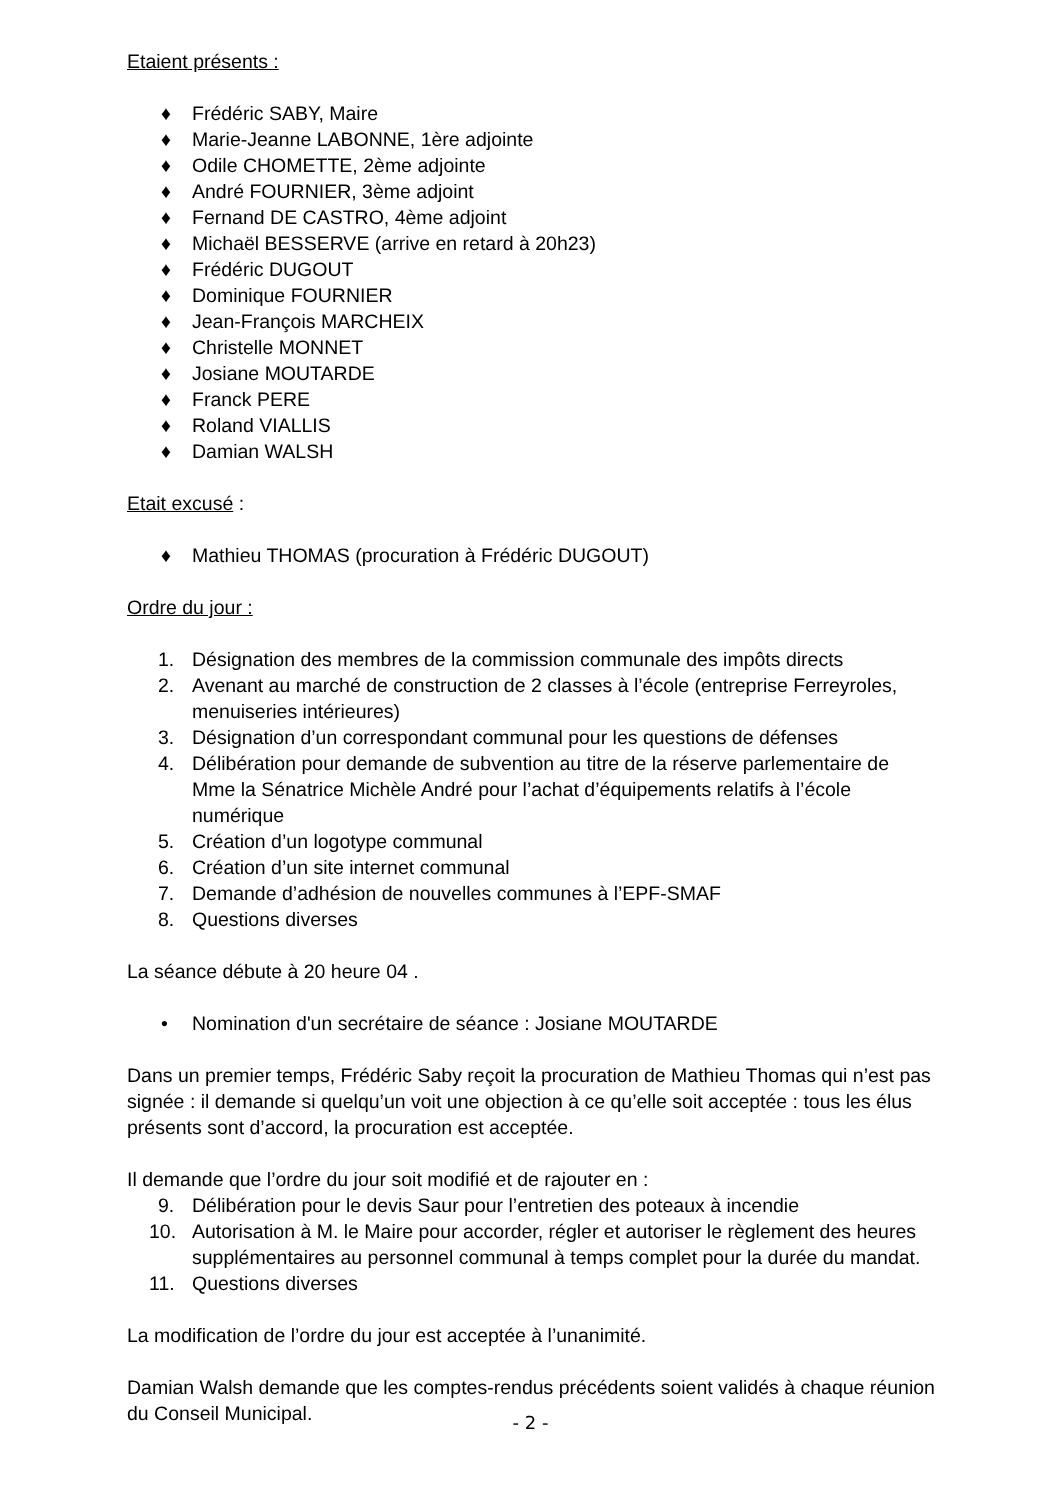Etaient présents :
♦ Frédéric SABY, Maire
♦ Marie-Jeanne LABONNE, 1ère adjointe
♦ Odile CHOMETTE, 2ème adjointe
♦ André FOURNIER, 3ème adjoint
♦ Fernand DE CASTRO, 4ème adjoint
♦ Michaël BESSERVE (arrive en retard à 20h23)
♦ Frédéric DUGOUT
♦ Dominique FOURNIER
♦ Jean-François MARCHEIX
♦ Christelle MONNET
♦ Josiane MOUTARDE
♦ Franck PERE
♦ Roland VIALLIS
♦ Damian WALSH
Etait excusé :
♦ Mathieu THOMAS (procuration à Frédéric DUGOUT)
Ordre du jour :
1. Désignation des membres de la commission communale des impôts directs
2. Avenant au marché de construction de 2 classes à l’école (entreprise Ferreyroles, menuiseries intérieures)
3. Désignation d’un correspondant communal pour les questions de défenses
4. Délibération pour demande de subvention au titre de la réserve parlementaire de Mme la Sénatrice Michèle André pour l’achat d’équipements relatifs à l’école numérique
5. Création d’un logotype communal
6. Création d’un site internet communal
7. Demande d’adhésion de nouvelles communes à l’EPF-SMAF
8. Questions diverses
La séance débute à 20 heure 04 .
• Nomination d'un secrétaire de séance : Josiane MOUTARDE
Dans un premier temps, Frédéric Saby reçoit la procuration de Mathieu Thomas qui n’est pas signée : il demande si quelqu’un voit une objection à ce qu’elle soit acceptée : tous les élus présents sont d’accord, la procuration est acceptée.
Il demande que l’ordre du jour soit modifié et de rajouter en :
9. Délibération pour le devis Saur pour l’entretien des poteaux à incendie
10. Autorisation à M. le Maire pour accorder, régler et autoriser le règlement des heures supplémentaires au personnel communal à temps complet pour la durée du mandat.
11. Questions diverses
La modification de l’ordre du jour est acceptée à l’unanimité.
Damian Walsh demande que les comptes-rendus précédents soient validés à chaque réunion du Conseil Municipal.
- 2 -